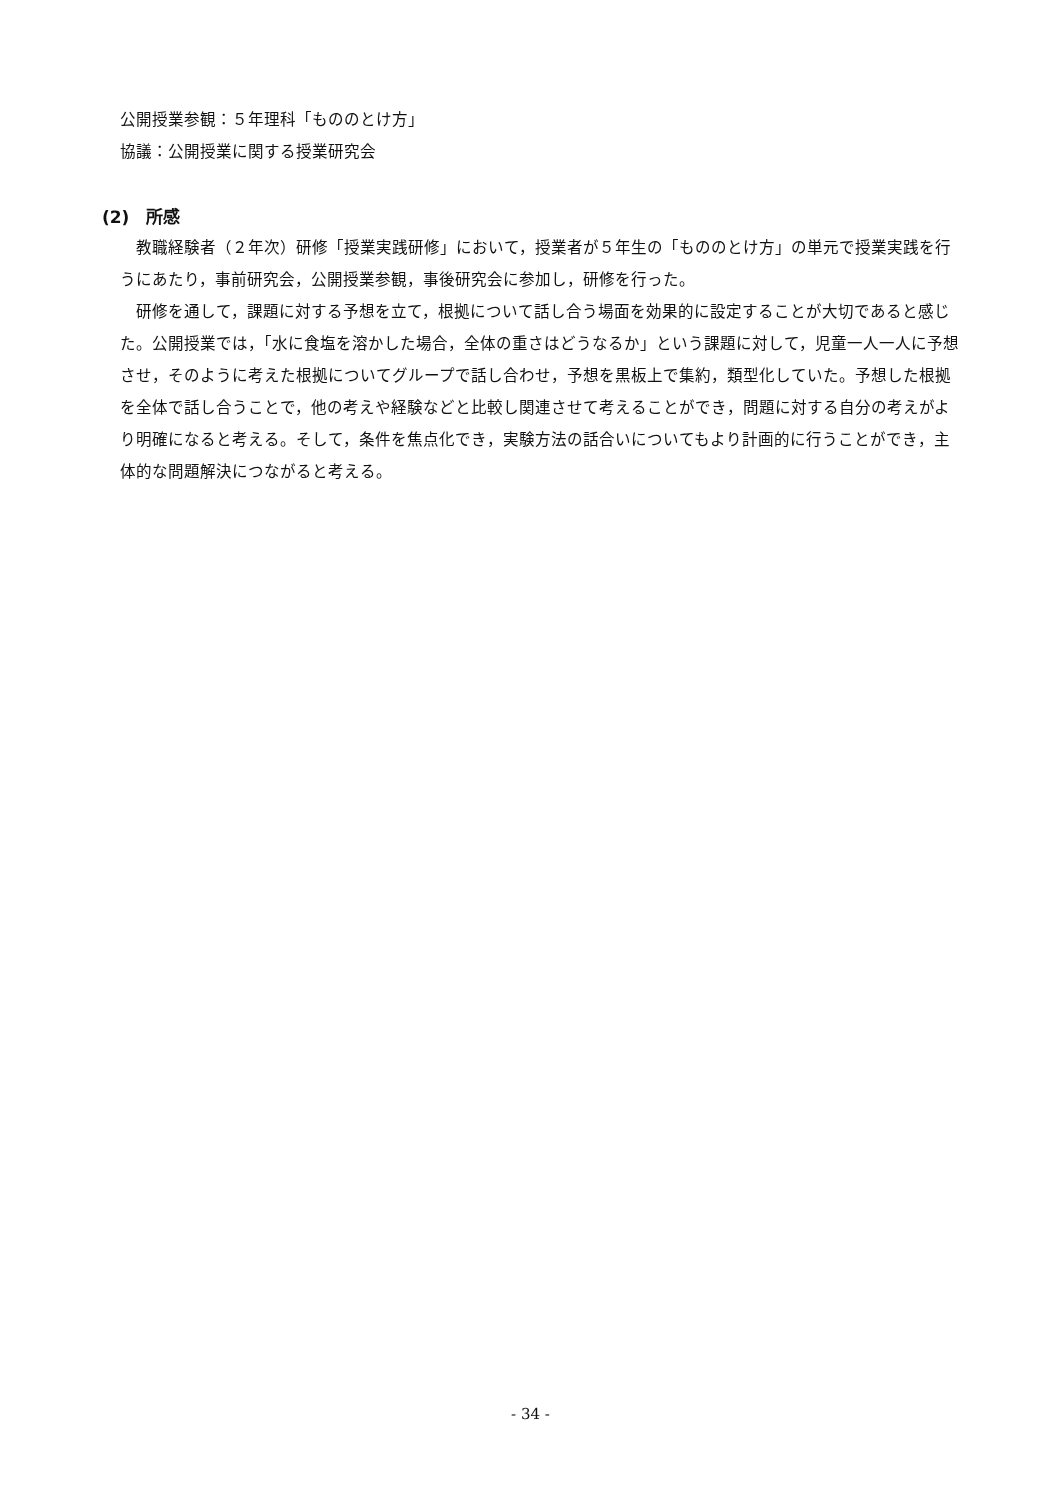公開授業参観：５年理科「もののとけ方」
協議：公開授業に関する授業研究会
(2)　所感
教職経験者（２年次）研修「授業実践研修」において，授業者が５年生の「もののとけ方」の単元で授業実践を行うにあたり，事前研究会，公開授業参観，事後研究会に参加し，研修を行った。
研修を通して，課題に対する予想を立て，根拠について話し合う場面を効果的に設定することが大切であると感じた。公開授業では，「水に食塩を溶かした場合，全体の重さはどうなるか」という課題に対して，児童一人一人に予想させ，そのように考えた根拠についてグループで話し合わせ，予想を黒板上で集約，類型化していた。予想した根拠を全体で話し合うことで，他の考えや経験などと比較し関連させて考えることができ，問題に対する自分の考えがより明確になると考える。そして，条件を焦点化でき，実験方法の話合いについてもより計画的に行うことができ，主体的な問題解決につながると考える。
- 34 -